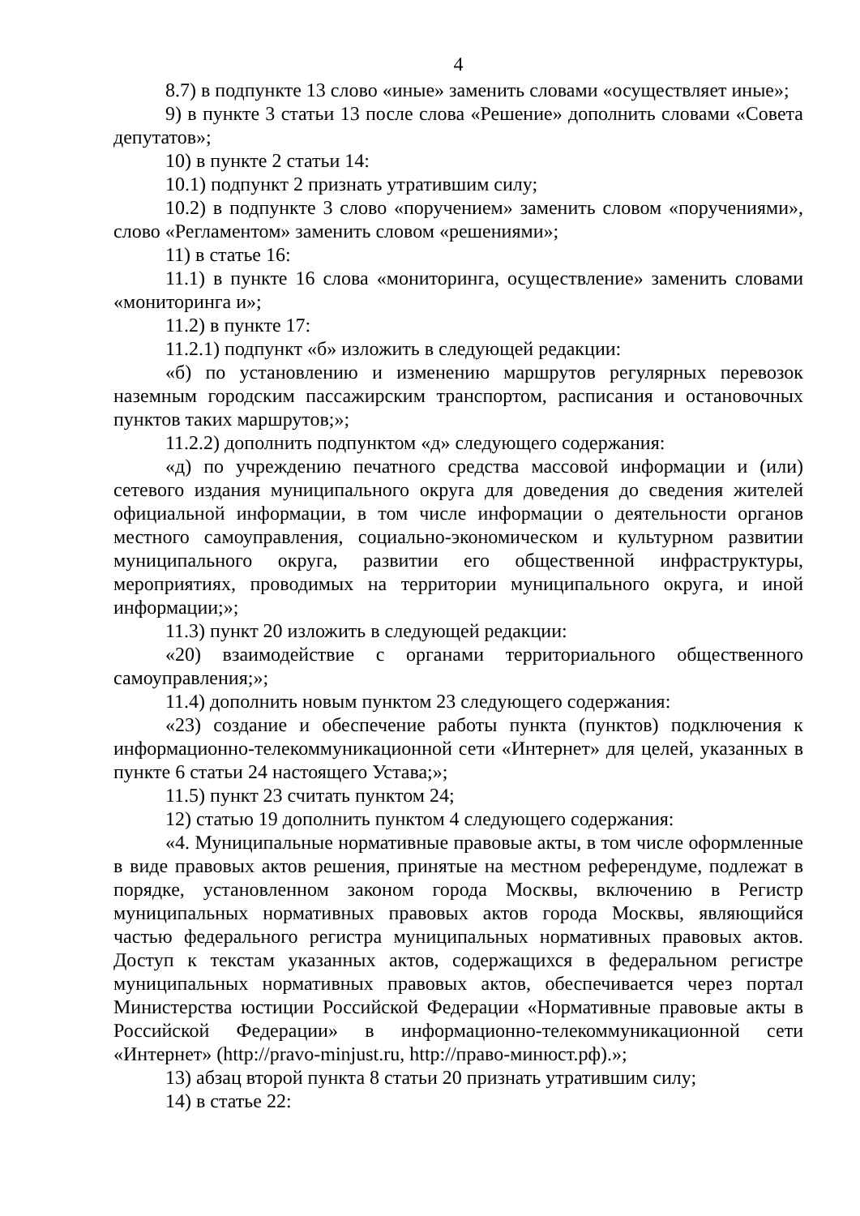4
8.7) в подпункте 13 слово «иные» заменить словами «осуществляет иные»;
9) в пункте 3 статьи 13 после слова «Решение» дополнить словами «Совета депутатов»;
10) в пункте 2 статьи 14:
10.1) подпункт 2 признать утратившим силу;
10.2) в подпункте 3 слово «поручением» заменить словом «поручениями», слово «Регламентом» заменить словом «решениями»;
11) в статье 16:
11.1) в пункте 16 слова «мониторинга, осуществление» заменить словами «мониторинга и»;
11.2) в пункте 17:
11.2.1) подпункт «б» изложить в следующей редакции:
«б) по установлению и изменению маршрутов регулярных перевозок наземным городским пассажирским транспортом, расписания и остановочных пунктов таких маршрутов;»;
11.2.2) дополнить подпунктом «д» следующего содержания:
«д) по учреждению печатного средства массовой информации и (или) сетевого издания муниципального округа для доведения до сведения жителей официальной информации, в том числе информации о деятельности органов местного самоуправления, социально-экономическом и культурном развитии муниципального округа, развитии его общественной инфраструктуры, мероприятиях, проводимых на территории муниципального округа, и иной информации;»;
11.3) пункт 20 изложить в следующей редакции:
«20) взаимодействие с органами территориального общественного самоуправления;»;
11.4) дополнить новым пунктом 23 следующего содержания:
«23) создание и обеспечение работы пункта (пунктов) подключения к информационно-телекоммуникационной сети «Интернет» для целей, указанных в пункте 6 статьи 24 настоящего Устава;»;
11.5) пункт 23 считать пунктом 24;
12) статью 19 дополнить пунктом 4 следующего содержания:
«4. Муниципальные нормативные правовые акты, в том числе оформленные в виде правовых актов решения, принятые на местном референдуме, подлежат в порядке, установленном законом города Москвы, включению в Регистр муниципальных нормативных правовых актов города Москвы, являющийся частью федерального регистра муниципальных нормативных правовых актов. Доступ к текстам указанных актов, содержащихся в федеральном регистре муниципальных нормативных правовых актов, обеспечивается через портал Министерства юстиции Российской Федерации «Нормативные правовые акты в Российской Федерации» в информационно-телекоммуникационной сети «Интернет» (http://pravo-minjust.ru, http://право-минюст.рф).»;
13) абзац второй пункта 8 статьи 20 признать утратившим силу;
14) в статье 22: